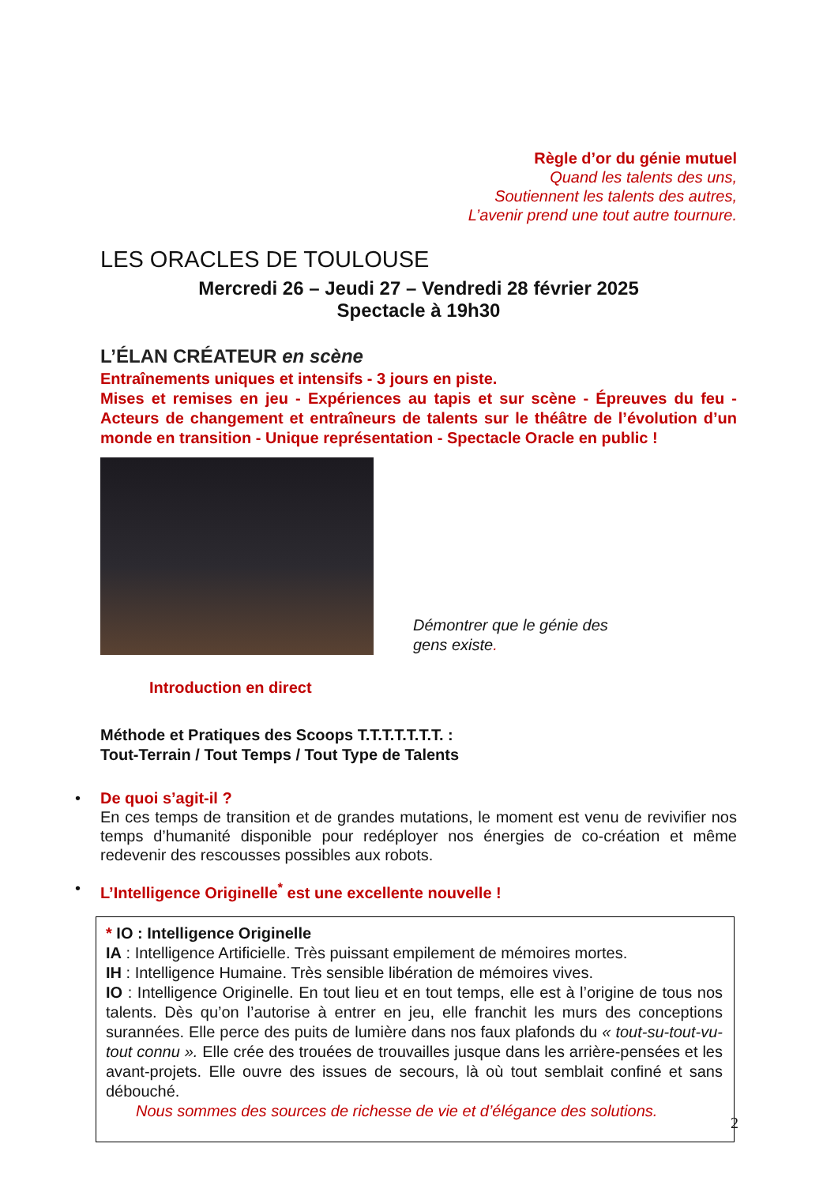Règle d’or du génie mutuel
Quand les talents des uns,
Soutiennent les talents des autres,
L’avenir prend une tout autre tournure.
LES ORACLES DE TOULOUSE
Mercredi 26 – Jeudi 27 – Vendredi 28 février 2025
Spectacle à 19h30
L’ÉLAN CRÉATEUR en scène
Entraînements uniques et intensifs - 3 jours en piste.
Mises et remises en jeu - Expériences au tapis et sur scène - Épreuves du feu - Acteurs de changement et entraîneurs de talents sur le théâtre de l’évolution d’un monde en transition - Unique représentation - Spectacle Oracle en public !
Démontrer que le génie des gens existe.
Introduction en direct
Méthode et Pratiques des Scoops T.T.T.T.T.T.T. :
Tout-Terrain / Tout Temps / Tout Type de Talents
• De quoi s’agit-il ?
En ces temps de transition et de grandes mutations, le moment est venu de revivifier nos temps d’humanité disponible pour redéployer nos énergies de co-création et même redevenir des rescousses possibles aux robots.
• L’Intelligence Originelle<sup>*</sup> est une excellente nouvelle !
* IO : Intelligence Originelle
IA : Intelligence Artificielle. Très puissant empilement de mémoires mortes.
IH : Intelligence Humaine. Très sensible libération de mémoires vives.
IO : Intelligence Originelle. En tout lieu et en tout temps, elle est à l’origine de tous nos talents. Dès qu’on l’autorise à entrer en jeu, elle franchit les murs des conceptions surannées. Elle perce des puits de lumière dans nos faux plafonds du « tout-su-tout-vu-tout connu ». Elle crée des trouées de trouvailles jusque dans les arrière-pensées et les avant-projets. Elle ouvre des issues de secours, là où tout semblait confiné et sans débouché.
Nous sommes des sources de richesse de vie et d’élégance des solutions.
2